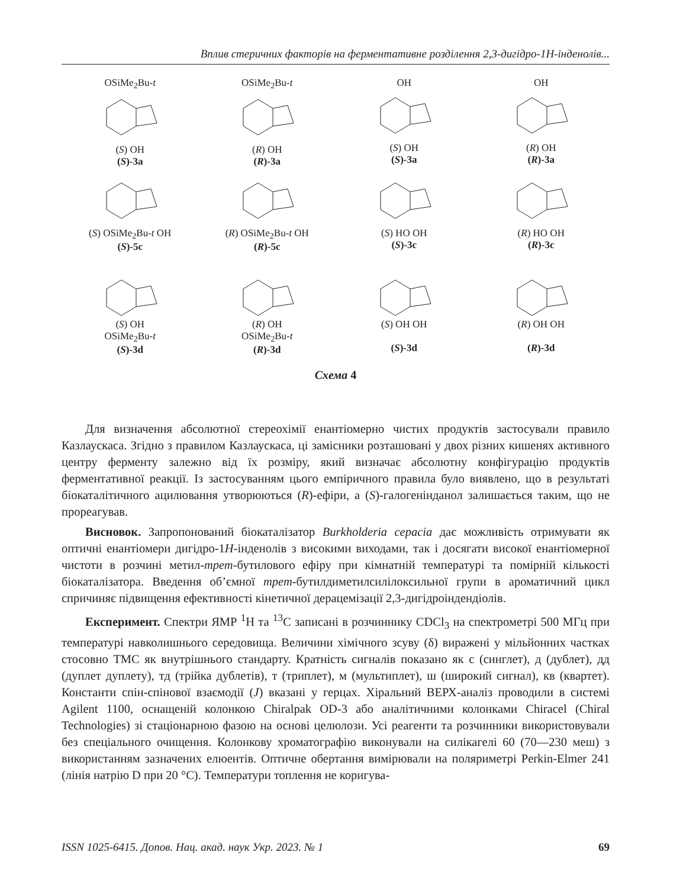Вплив стеричних факторів на ферментативне розділення 2,3-дигідро-1H-інденолів...
OSiMe<sub>2</sub>Bu-t(S) OH
(S)-3a
OSiMe<sub>2</sub>Bu-t(R) OH
(R)-3a
OH(S) OH
(S)-3a
OH(R) OH
(R)-3a
(S) OSiMe<sub>2</sub>Bu-t OH
(S)-5c
(R) OSiMe<sub>2</sub>Bu-t OH
(R)-5c
(S) HO OH
(S)-3c
(R) HO OH
(R)-3c
(S) OH
OSiMe<sub>2</sub>Bu-t
(S)-3d
(R) OH
OSiMe<sub>2</sub>Bu-t
(R)-3d
(S) OH OH
(S)-3d
(R) OH OH
(R)-3d
Схема 4
Для визначення абсолютної стереохімії енантіомерно чистих продуктів застосували правило Казлаускаса. Згідно з правилом Казлаускаса, ці замісники розташовані у двох різних кишенях активного центру ферменту залежно від їх розміру, який визначає абсолютну конфігурацію продуктів ферментативної реакції. Із застосуванням цього емпіричного правила було виявлено, що в результаті біокаталітичного ацилювання утворюються (R)-ефіри, а (S)-галогенінданол залишається таким, що не прореагував.
Висновок. Запропонований біокаталізатор Burkholderia cepacia дає можливість отримувати як оптичні енантіомери дигідро-1H-інденолів з високими виходами, так і досягати високої енантіомерної чистоти в розчині метил-трет-бутилового ефіру при кімнатній температурі та помірній кількості біокаталізатора. Введення об’ємної трет-бутилдиметилсилілоксильної групи в ароматичний цикл спричиняє підвищення ефективності кінетичної дерацемізації 2,3-дигідроіндендіолів.
Експеримент. Спектри ЯМР <sup>1</sup>Н та <sup>13</sup>С записані в розчиннику CDCl<sub>3</sub> на спектрометрі 500 МГц при температурі навколишнього середовища. Величини хімічного зсуву (δ) виражені у мільйонних частках стосовно ТМС як внутрішнього стандарту. Кратність сигналів показано як с (синглет), д (дублет), дд (дуплет дуплету), тд (трійка дублетів), т (триплет), м (мультиплет), ш (широкий сигнал), кв (квартет). Константи спін-спінової взаємодії (J) вказані у герцах. Хіральний ВЕРХ-аналіз проводили в системі Agilent 1100, оснащеній колонкою Chiralpak OD-3 або аналітичними колонками Chiracel (Chiral Technologies) зі стаціонарною фазою на основі целюлози. Усі реагенти та розчинники використовували без спеціального очищення. Колонкову хроматографію виконували на силікагелі 60 (70—230 меш) з використанням зазначених елюентів. Оптичне обертання вимірювали на поляриметрі Perkin-Elmer 241 (лінія натрію D при 20 °C). Температури топлення не коригува-
ISSN 1025-6415. Допов. Нац. акад. наук Укр. 2023. № 1 69